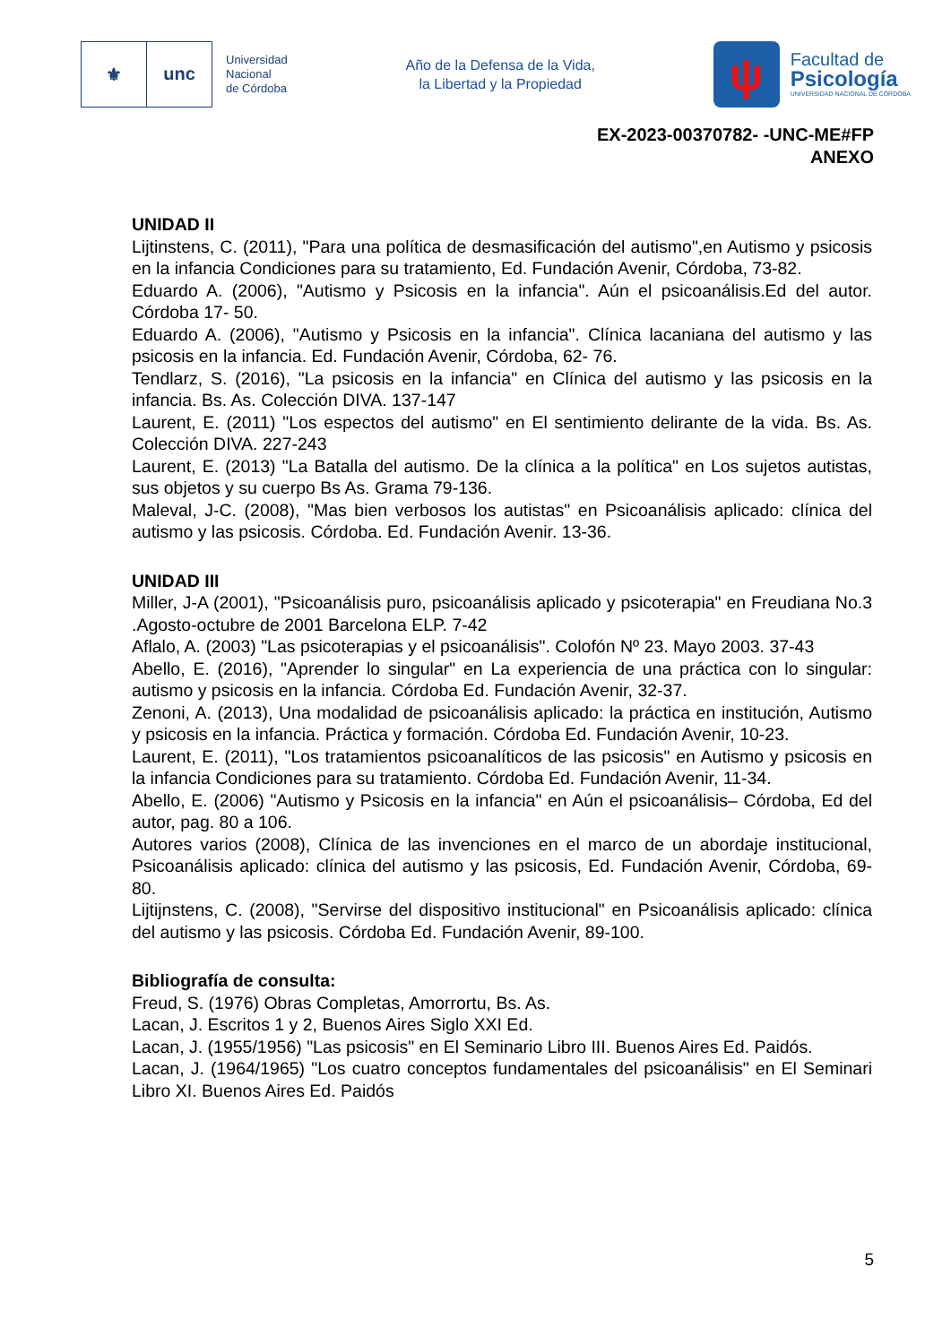⚜ unc
Universidad
Nacional
de Córdoba
Año de la Defensa de la Vida,
la Libertad y la Propiedad
ψ
Facultad de
Psicología
UNIVERSIDAD NACIONAL DE CÓRDOBA
EX-2023-00370782- -UNC-ME#FP
ANEXO
UNIDAD II
Lijtinstens, C. (2011), "Para una política de desmasificación del autismo",en Autismo y psicosis en la infancia Condiciones para su tratamiento, Ed. Fundación Avenir, Córdoba, 73-82.
Eduardo A. (2006), "Autismo y Psicosis en la infancia". Aún el psicoanálisis.Ed del autor. Córdoba 17- 50.
Eduardo A. (2006), "Autismo y Psicosis en la infancia". Clínica lacaniana del autismo y las psicosis en la infancia. Ed. Fundación Avenir, Córdoba, 62- 76.
Tendlarz, S. (2016), "La psicosis en la infancia" en Clínica del autismo y las psicosis en la infancia. Bs. As. Colección DIVA. 137-147
Laurent, E. (2011) "Los espectos del autismo" en El sentimiento delirante de la vida. Bs. As. Colección DIVA. 227-243
Laurent, E. (2013) "La Batalla del autismo. De la clínica a la política" en Los sujetos autistas, sus objetos y su cuerpo Bs As. Grama 79-136.
Maleval, J-C. (2008), "Mas bien verbosos los autistas" en Psicoanálisis aplicado: clínica del autismo y las psicosis. Córdoba. Ed. Fundación Avenir. 13-36.
UNIDAD III
Miller, J-A (2001), "Psicoanálisis puro, psicoanálisis aplicado y psicoterapia" en Freudiana No.3 .Agosto-octubre de 2001 Barcelona ELP. 7-42
Aflalo, A. (2003) "Las psicoterapias y el psicoanálisis". Colofón Nº 23. Mayo 2003. 37-43
Abello, E. (2016), "Aprender lo singular" en La experiencia de una práctica con lo singular: autismo y psicosis en la infancia. Córdoba Ed. Fundación Avenir, 32-37.
Zenoni, A. (2013), Una modalidad de psicoanálisis aplicado: la práctica en institución, Autismo y psicosis en la infancia. Práctica y formación. Córdoba Ed. Fundación Avenir, 10-23.
Laurent, E. (2011), "Los tratamientos psicoanalíticos de las psicosis" en Autismo y psicosis en la infancia Condiciones para su tratamiento. Córdoba Ed. Fundación Avenir, 11-34.
Abello, E. (2006) "Autismo y Psicosis en la infancia" en Aún el psicoanálisis– Córdoba, Ed del autor, pag. 80 a 106.
Autores varios (2008), Clínica de las invenciones en el marco de un abordaje institucional, Psicoanálisis aplicado: clínica del autismo y las psicosis, Ed. Fundación Avenir, Córdoba, 69-80.
Lijtijnstens, C. (2008), "Servirse del dispositivo institucional" en Psicoanálisis aplicado: clínica del autismo y las psicosis. Córdoba Ed. Fundación Avenir, 89-100.
Bibliografía de consulta:
Freud, S. (1976) Obras Completas, Amorrortu, Bs. As.
Lacan, J. Escritos 1 y 2, Buenos Aires Siglo XXI Ed.
Lacan, J. (1955/1956) "Las psicosis" en El Seminario Libro III. Buenos Aires Ed. Paidós.
Lacan, J. (1964/1965) "Los cuatro conceptos fundamentales del psicoanálisis" en El Seminari Libro XI. Buenos Aires Ed. Paidós
5